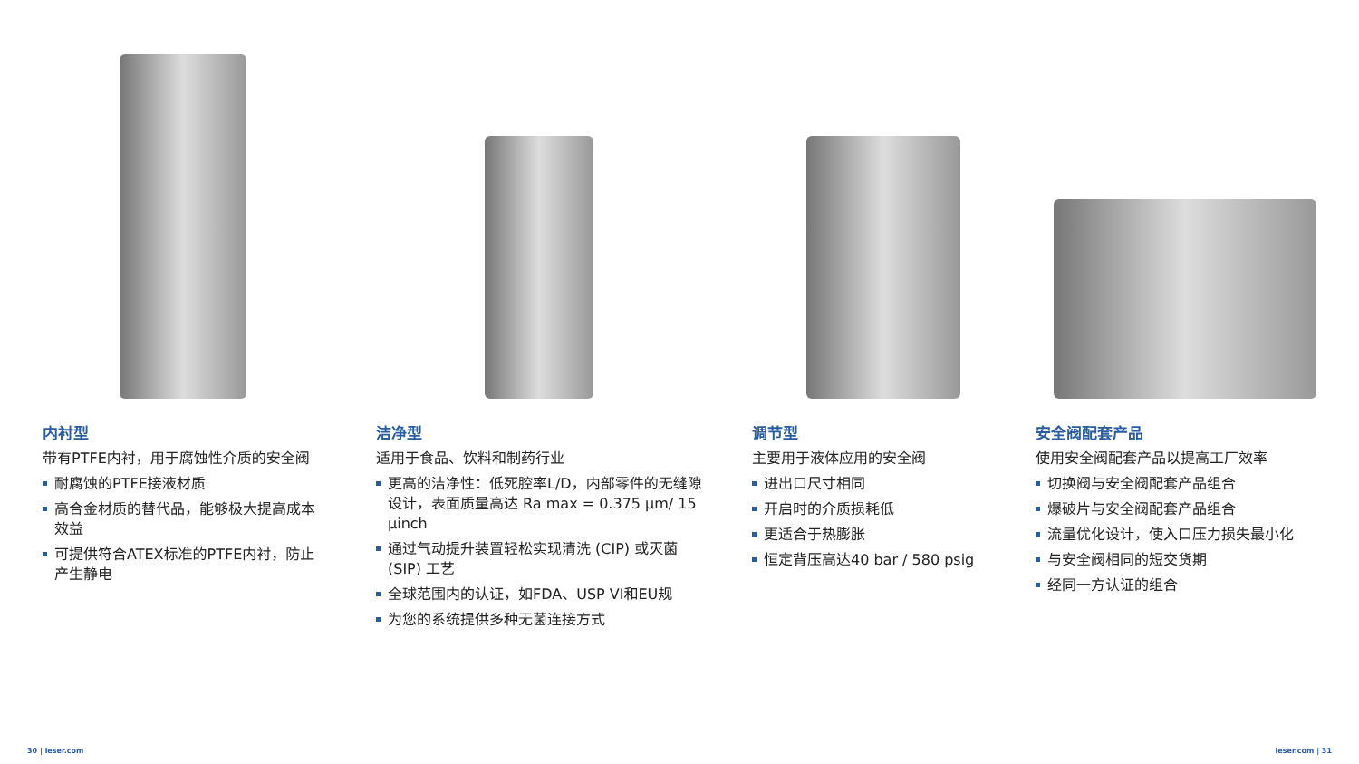内衬型
带有PTFE内衬，用于腐蚀性介质的安全阀
耐腐蚀的PTFE接液材质
高合金材质的替代品，能够极大提高成本效益
可提供符合ATEX标准的PTFE内衬，防止产生静电
洁净型
适用于食品、饮料和制药行业
更高的洁净性：低死腔率L/D，内部零件的无缝隙设计，表面质量高达 Ra max = 0.375 μm/ 15 μinch
通过气动提升装置轻松实现清洗 (CIP) 或灭菌 (SIP) 工艺
全球范围内的认证，如FDA、USP VI和EU规
为您的系统提供多种无菌连接方式
调节型
主要用于液体应用的安全阀
进出口尺寸相同
开启时的介质损耗低
更适合于热膨胀
恒定背压高达40 bar / 580 psig
安全阀配套产品
使用安全阀配套产品以提高工厂效率
切换阀与安全阀配套产品组合
爆破片与安全阀配套产品组合
流量优化设计，使入口压力损失最小化
与安全阀相同的短交货期
经同一方认证的组合
30 | leser.com leser.com | 31